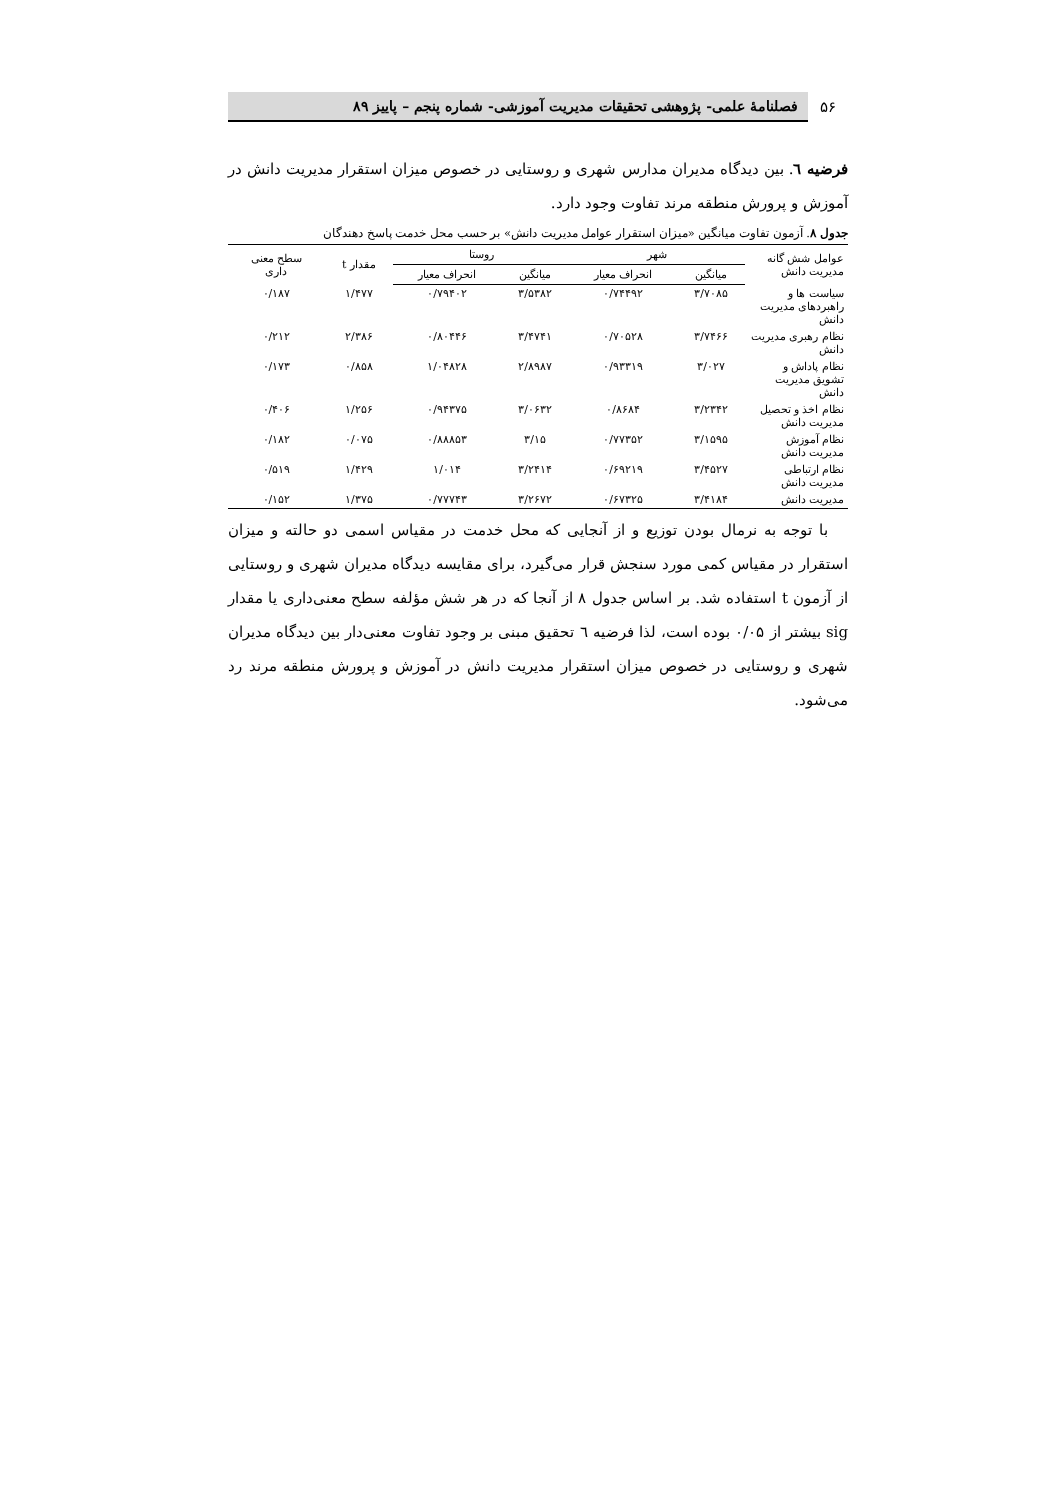۵۶
فصلنامهٔ علمی- پژوهشی تحقیقات مدیریت آموزشی- شماره پنجم – پاییز ۸۹
فرضیه ٦. بین دیدگاه مدیران مدارس شهری و روستایی در خصوص میزان استقرار مدیریت دانش در آموزش و پرورش منطقه مرند تفاوت وجود دارد.
جدول ۸. آزمون تفاوت میانگین «میزان استقرار عوامل مدیریت دانش» بر حسب محل خدمت پاسخ دهندگان
| عوامل شش گانه مدیریت دانش | شهر | | روستا | | مقدار t | سطح معنی داری |
| --- | --- | --- | --- | --- | --- | --- |
| | میانگین | انحراف معیار | میانگین | انحراف معیار | | |
| سیاست ها و راهبردهای مدیریت دانش | ۳/۷۰۸۵ | ۰/۷۴۴۹۲ | ۳/۵۳۸۲ | ۰/۷۹۴۰۲ | ۱/۴۷۷ | ۰/۱۸۷ |
| نظام رهبری مدیریت دانش | ۳/۷۴۶۶ | ۰/۷۰۵۲۸ | ۳/۴۷۴۱ | ۰/۸۰۴۴۶ | ۲/۳۸۶ | ۰/۲۱۲ |
| نظام پاداش و تشویق مدیریت دانش | ۳/۰۲۷ | ۰/۹۳۳۱۹ | ۲/۸۹۸۷ | ۱/۰۴۸۲۸ | ۰/۸۵۸ | ۰/۱۷۳ |
| نظام اخذ و تحصیل مدیریت دانش | ۳/۲۳۴۲ | ۰/۸۶۸۴ | ۳/۰۶۳۲ | ۰/۹۴۳۷۵ | ۱/۲۵۶ | ۰/۴۰۶ |
| نظام آموزش مدیریت دانش | ۳/۱۵۹۵ | ۰/۷۷۳۵۲ | ۳/۱۵ | ۰/۸۸۸۵۳ | ۰/۰۷۵ | ۰/۱۸۲ |
| نظام ارتباطی مدیریت دانش | ۳/۴۵۲۷ | ۰/۶۹۲۱۹ | ۳/۲۴۱۴ | ۱/۰۱۴ | ۱/۴۲۹ | ۰/۵۱۹ |
| مدیریت دانش | ۳/۴۱۸۴ | ۰/۶۷۳۲۵ | ۳/۲۶۷۲ | ۰/۷۷۷۴۳ | ۱/۳۷۵ | ۰/۱۵۲ |
با توجه به نرمال بودن توزیع و از آنجایی که محل خدمت در مقیاس اسمی دو حالته و میزان استقرار در مقیاس کمی مورد سنجش قرار می‌گیرد، برای مقایسه دیدگاه مدیران شهری و روستایی از آزمون t استفاده شد. بر اساس جدول ۸ از آنجا که در هر شش مؤلفه سطح معنی‌داری یا مقدار sig بیشتر از ۰/۰۵ بوده است، لذا فرضیه ٦ تحقیق مبنی بر وجود تفاوت معنی‌دار بین دیدگاه مدیران شهری و روستایی در خصوص میزان استقرار مدیریت دانش در آموزش و پرورش منطقه مرند رد می‌شود.